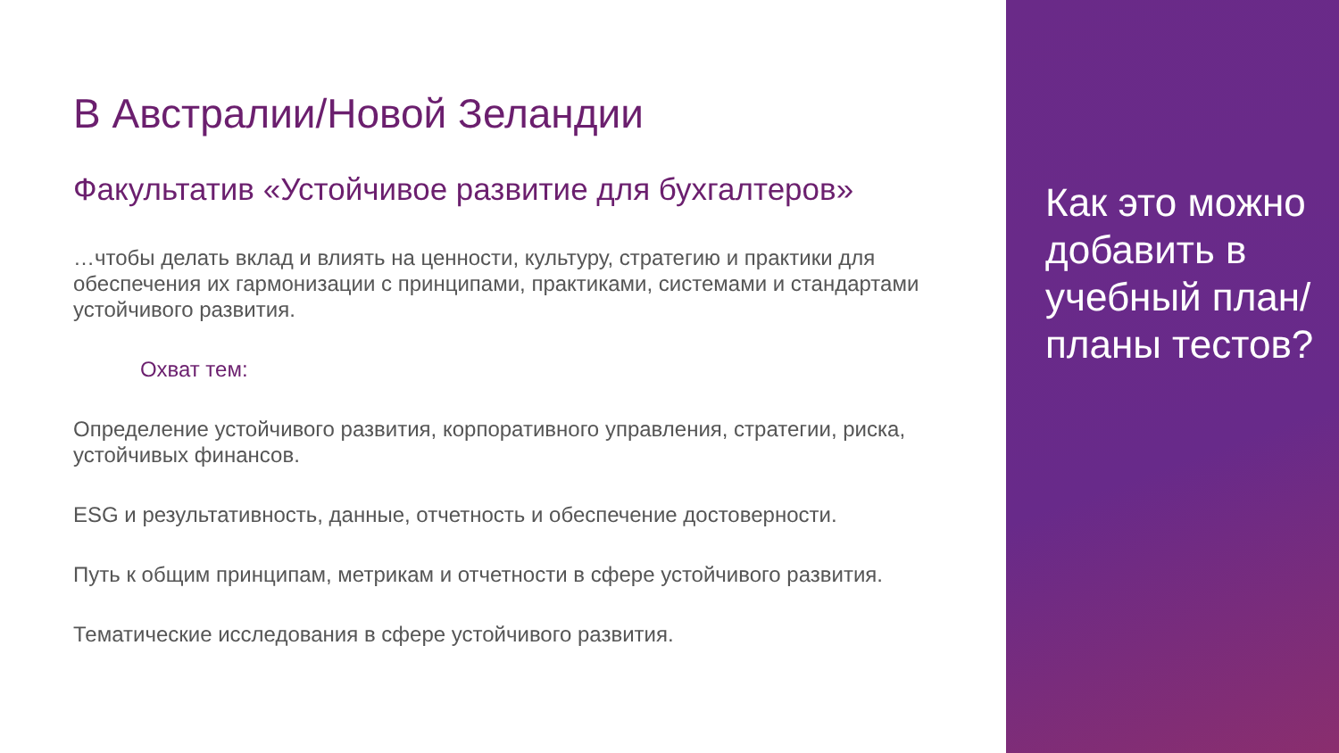В Австралии/Новой Зеландии
Факультатив «Устойчивое развитие для бухгалтеров»
…чтобы делать вклад и влиять на ценности, культуру, стратегию и практики для обеспечения их гармонизации с принципами, практиками, системами и стандартами устойчивого развития.
Охват тем:
Определение устойчивого развития, корпоративного управления, стратегии, риска, устойчивых финансов.
ESG и результативность, данные, отчетность и обеспечение достоверности.
Путь к общим принципам, метрикам и отчетности в сфере устойчивого развития.
Тематические исследования в сфере устойчивого развития.
Как это можно добавить в учебный план/планы тестов?